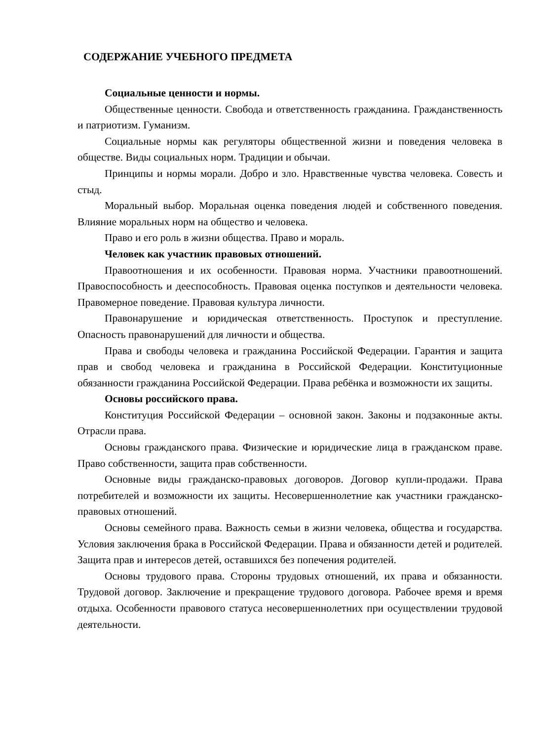СОДЕРЖАНИЕ УЧЕБНОГО ПРЕДМЕТА
Социальные ценности и нормы.
Общественные ценности. Свобода и ответственность гражданина. Гражданственность и патриотизм. Гуманизм.
Социальные нормы как регуляторы общественной жизни и поведения человека в обществе. Виды социальных норм. Традиции и обычаи.
Принципы и нормы морали. Добро и зло. Нравственные чувства человека. Совесть и стыд.
Моральный выбор. Моральная оценка поведения людей и собственного поведения. Влияние моральных норм на общество и человека.
Право и его роль в жизни общества. Право и мораль.
Человек как участник правовых отношений.
Правоотношения и их особенности. Правовая норма. Участники правоотношений. Правоспособность и дееспособность. Правовая оценка поступков и деятельности человека. Правомерное поведение. Правовая культура личности.
Правонарушение и юридическая ответственность. Проступок и преступление. Опасность правонарушений для личности и общества.
Права и свободы человека и гражданина Российской Федерации. Гарантия и защита прав и свобод человека и гражданина в Российской Федерации. Конституционные обязанности гражданина Российской Федерации. Права ребёнка и возможности их защиты.
Основы российского права.
Конституция Российской Федерации – основной закон. Законы и подзаконные акты. Отрасли права.
Основы гражданского права. Физические и юридические лица в гражданском праве. Право собственности, защита прав собственности.
Основные виды гражданско-правовых договоров. Договор купли-продажи. Права потребителей и возможности их защиты. Несовершеннолетние как участники гражданско-правовых отношений.
Основы семейного права. Важность семьи в жизни человека, общества и государства. Условия заключения брака в Российской Федерации. Права и обязанности детей и родителей. Защита прав и интересов детей, оставшихся без попечения родителей.
Основы трудового права. Стороны трудовых отношений, их права и обязанности. Трудовой договор. Заключение и прекращение трудового договора. Рабочее время и время отдыха. Особенности правового статуса несовершеннолетних при осуществлении трудовой деятельности.